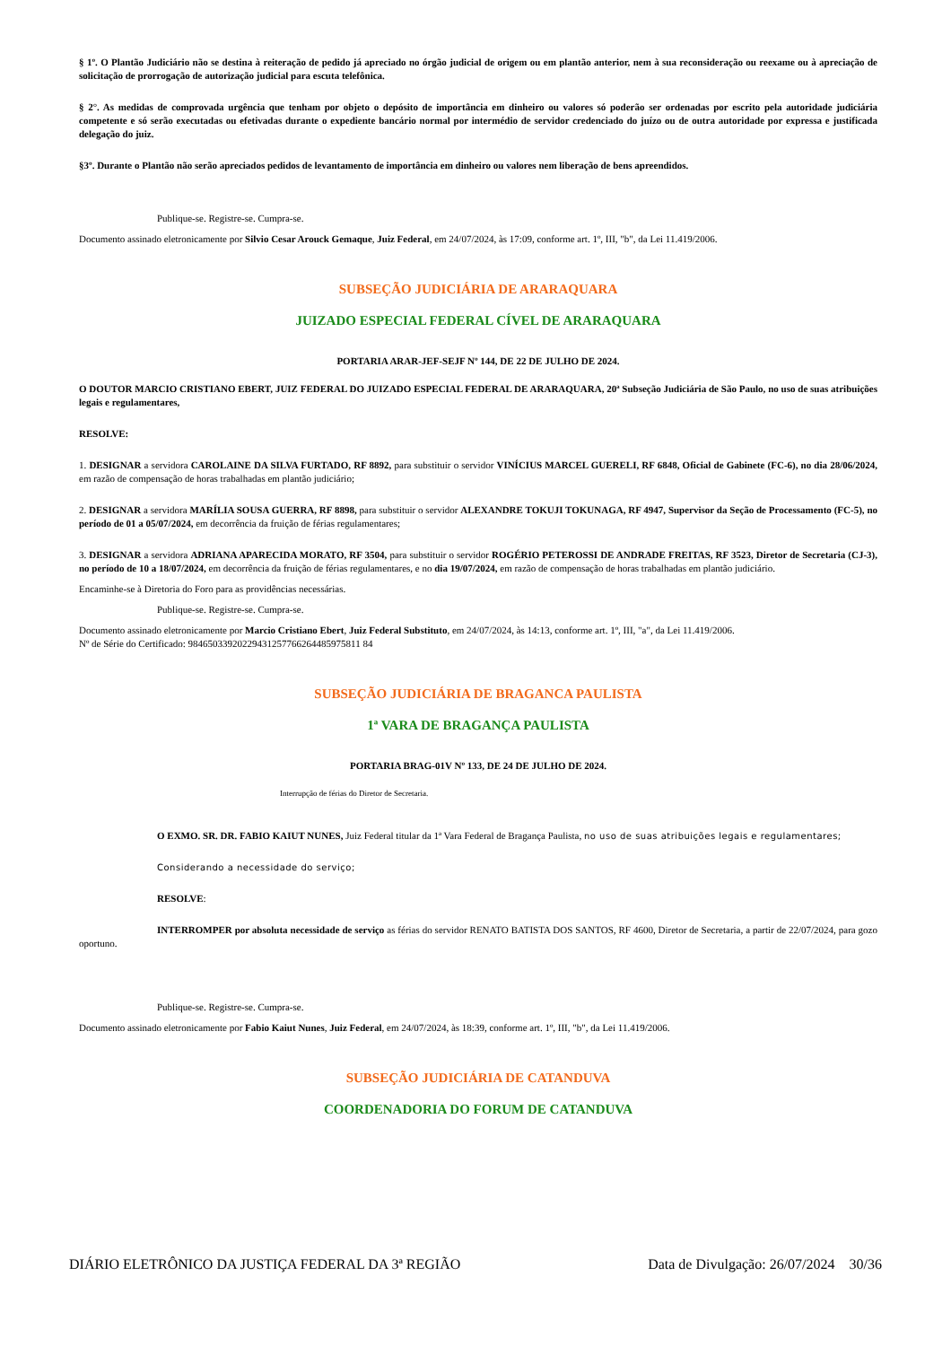§ 1º. O Plantão Judiciário não se destina à reiteração de pedido já apreciado no órgão judicial de origem ou em plantão anterior, nem à sua reconsideração ou reexame ou à apreciação de solicitação de prorrogação de autorização judicial para escuta telefônica.
§ 2°. As medidas de comprovada urgência que tenham por objeto o depósito de importância em dinheiro ou valores só poderão ser ordenadas por escrito pela autoridade judiciária competente e só serão executadas ou efetivadas durante o expediente bancário normal por intermédio de servidor credenciado do juízo ou de outra autoridade por expressa e justificada delegação do juiz.
§3º. Durante o Plantão não serão apreciados pedidos de levantamento de importância em dinheiro ou valores nem liberação de bens apreendidos.
Publique-se. Registre-se. Cumpra-se.
Documento assinado eletronicamente por Silvio Cesar Arouck Gemaque, Juiz Federal, em 24/07/2024, às 17:09, conforme art. 1º, III, "b", da Lei 11.419/2006.
SUBSEÇÃO JUDICIÁRIA DE ARARAQUARA
JUIZADO ESPECIAL FEDERAL CÍVEL DE ARARAQUARA
PORTARIA ARAR-JEF-SEJF Nº 144, DE 22 DE JULHO DE 2024.
O DOUTOR MARCIO CRISTIANO EBERT, JUIZ FEDERAL DO JUIZADO ESPECIAL FEDERAL DE ARARAQUARA, 20ª Subseção Judiciária de São Paulo, no uso de suas atribuições legais e regulamentares,
RESOLVE:
1. DESIGNAR a servidora CAROLAINE DA SILVA FURTADO, RF 8892, para substituir o servidor VINÍCIUS MARCEL GUERELI, RF 6848, Oficial de Gabinete (FC-6), no dia 28/06/2024, em razão de compensação de horas trabalhadas em plantão judiciário;
2. DESIGNAR a servidora MARÍLIA SOUSA GUERRA, RF 8898, para substituir o servidor ALEXANDRE TOKUJI TOKUNAGA, RF 4947, Supervisor da Seção de Processamento (FC-5), no período de 01 a 05/07/2024, em decorrência da fruição de férias regulamentares;
3. DESIGNAR a servidora ADRIANA APARECIDA MORATO, RF 3504, para substituir o servidor ROGÉRIO PETEROSSI DE ANDRADE FREITAS, RF 3523, Diretor de Secretaria (CJ-3), no período de 10 a 18/07/2024, em decorrência da fruição de férias regulamentares, e no dia 19/07/2024, em razão de compensação de horas trabalhadas em plantão judiciário.
Encaminhe-se à Diretoria do Foro para as providências necessárias.
Publique-se. Registre-se. Cumpra-se.
Documento assinado eletronicamente por Marcio Cristiano Ebert, Juiz Federal Substituto, em 24/07/2024, às 14:13, conforme art. 1º, III, "a", da Lei 11.419/2006.
Nº de Série do Certificado: 98465033920229431257766264485975811 84
SUBSEÇÃO JUDICIÁRIA DE BRAGANCA PAULISTA
1ª VARA DE BRAGANÇA PAULISTA
PORTARIA BRAG-01V Nº 133, DE 24 DE JULHO DE 2024.
Interrupção de férias do Diretor de Secretaria.
O EXMO. SR. DR. FABIO KAIUT NUNES, Juiz Federal titular da 1ª Vara Federal de Bragança Paulista, no uso de suas atribuições legais e regulamentares;
Considerando a necessidade do serviço;
RESOLVE:
INTERROMPER por absoluta necessidade de serviço as férias do servidor RENATO BATISTA DOS SANTOS, RF 4600, Diretor de Secretaria, a partir de 22/07/2024, para gozo oportuno.
Publique-se. Registre-se. Cumpra-se.
Documento assinado eletronicamente por Fabio Kaiut Nunes, Juiz Federal, em 24/07/2024, às 18:39, conforme art. 1º, III, "b", da Lei 11.419/2006.
SUBSEÇÃO JUDICIÁRIA DE CATANDUVA
COORDENADORIA DO FORUM DE CATANDUVA
DIÁRIO ELETRÔNICO DA JUSTIÇA FEDERAL DA 3ª REGIÃO Data de Divulgação: 26/07/2024 30/36